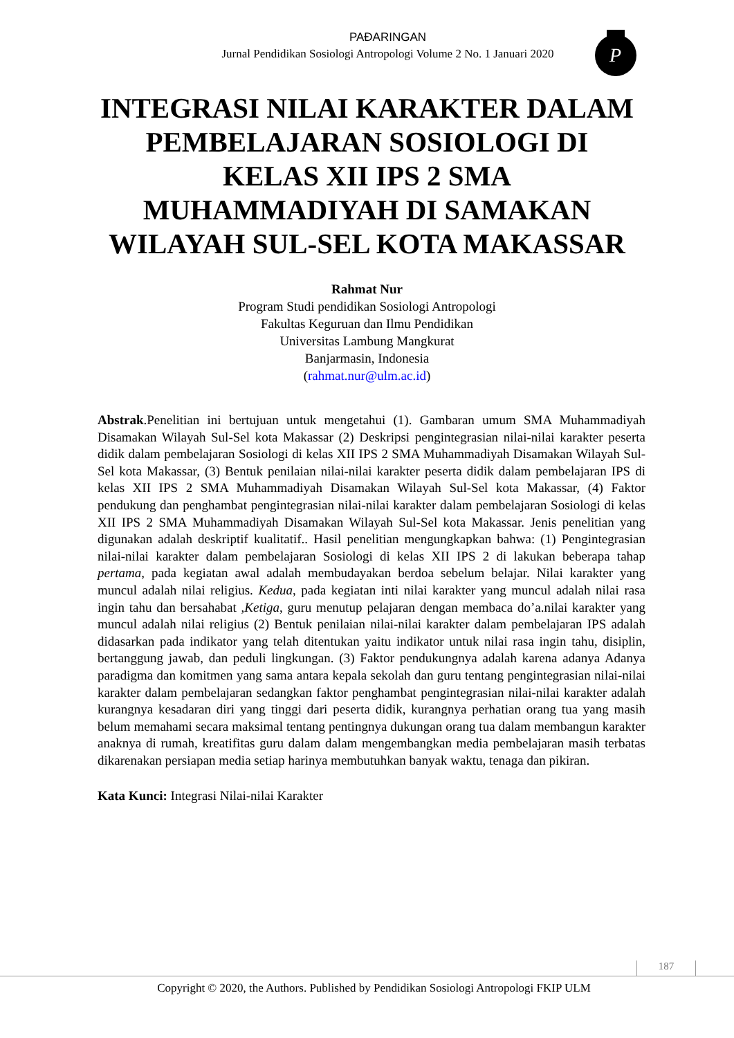PAÐARINGAN
Jurnal Pendidikan Sosiologi Antropologi Volume 2 No. 1 Januari 2020
P
INTEGRASI NILAI KARAKTER DALAM PEMBELAJARAN SOSIOLOGI DI KELAS XII IPS 2 SMA MUHAMMADIYAH DI SAMAKAN WILAYAH SUL-SEL KOTA MAKASSAR
Rahmat Nur
Program Studi pendidikan Sosiologi Antropologi
Fakultas Keguruan dan Ilmu Pendidikan
Universitas Lambung Mangkurat
Banjarmasin, Indonesia
(rahmat.nur@ulm.ac.id)
Abstrak.Penelitian ini bertujuan untuk mengetahui (1). Gambaran umum SMA Muhammadiyah Disamakan Wilayah Sul-Sel kota Makassar (2) Deskripsi pengintegrasian nilai-nilai karakter peserta didik dalam pembelajaran Sosiologi di kelas XII IPS 2 SMA Muhammadiyah Disamakan Wilayah Sul-Sel kota Makassar, (3) Bentuk penilaian nilai-nilai karakter peserta didik dalam pembelajaran IPS di kelas XII IPS 2 SMA Muhammadiyah Disamakan Wilayah Sul-Sel kota Makassar, (4) Faktor pendukung dan penghambat pengintegrasian nilai-nilai karakter dalam pembelajaran Sosiologi di kelas XII IPS 2 SMA Muhammadiyah Disamakan Wilayah Sul-Sel kota Makassar. Jenis penelitian yang digunakan adalah deskriptif kualitatif.. Hasil penelitian mengungkapkan bahwa: (1) Pengintegrasian nilai-nilai karakter dalam pembelajaran Sosiologi di kelas XII IPS 2 di lakukan beberapa tahap pertama, pada kegiatan awal adalah membudayakan berdoa sebelum belajar. Nilai karakter yang muncul adalah nilai religius. Kedua, pada kegiatan inti nilai karakter yang muncul adalah nilai rasa ingin tahu dan bersahabat ,Ketiga, guru menutup pelajaran dengan membaca do’a.nilai karakter yang muncul adalah nilai religius (2) Bentuk penilaian nilai-nilai karakter dalam pembelajaran IPS adalah didasarkan pada indikator yang telah ditentukan yaitu indikator untuk nilai rasa ingin tahu, disiplin, bertanggung jawab, dan peduli lingkungan. (3) Faktor pendukungnya adalah karena adanya Adanya paradigma dan komitmen yang sama antara kepala sekolah dan guru tentang pengintegrasian nilai-nilai karakter dalam pembelajaran sedangkan faktor penghambat pengintegrasian nilai-nilai karakter adalah kurangnya kesadaran diri yang tinggi dari peserta didik, kurangnya perhatian orang tua yang masih belum memahami secara maksimal tentang pentingnya dukungan orang tua dalam membangun karakter anaknya di rumah, kreatifitas guru dalam dalam mengembangkan media pembelajaran masih terbatas dikarenakan persiapan media setiap harinya membutuhkan banyak waktu, tenaga dan pikiran.
Kata Kunci: Integrasi Nilai-nilai Karakter
187
Copyright © 2020, the Authors. Published by Pendidikan Sosiologi Antropologi FKIP ULM